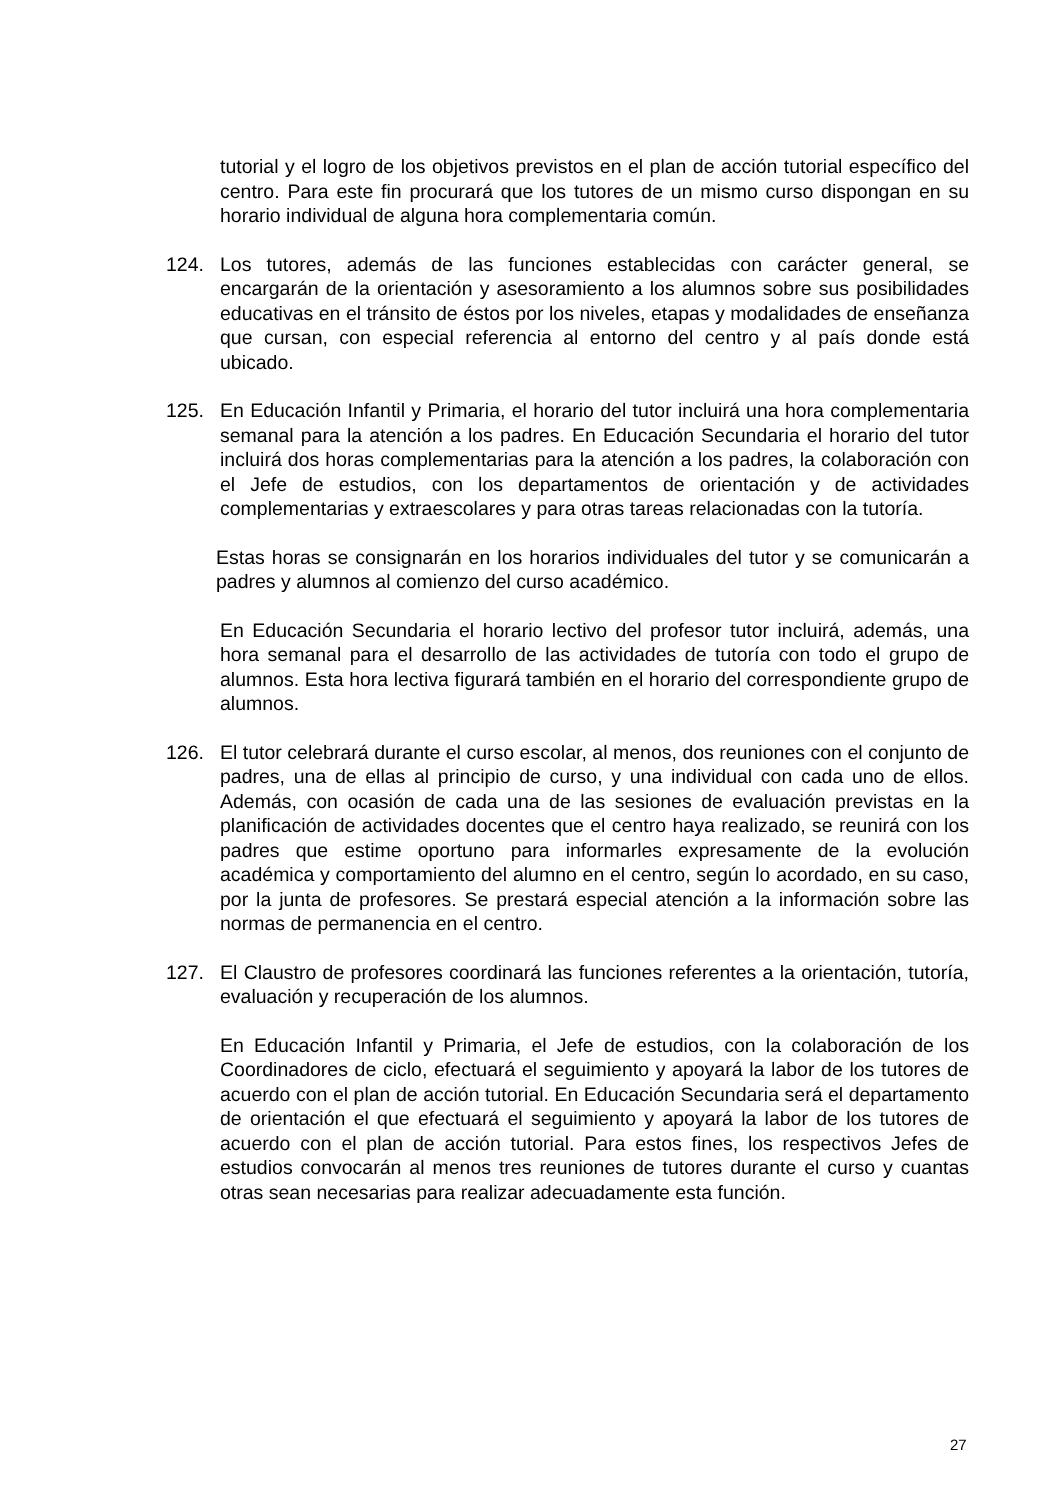tutorial y el logro de los objetivos previstos en el plan de acción tutorial específico del centro. Para este fin procurará que los tutores de un mismo curso dispongan en su horario individual de alguna hora complementaria común.
124. Los tutores, además de las funciones establecidas con carácter general, se encargarán de la orientación y asesoramiento a los alumnos sobre sus posibilidades educativas en el tránsito de éstos por los niveles, etapas y modalidades de enseñanza que cursan, con especial referencia al entorno del centro y al país donde está ubicado.
125. En Educación Infantil y Primaria, el horario del tutor incluirá una hora complementaria semanal para la atención a los padres. En Educación Secundaria el horario del tutor incluirá dos horas complementarias para la atención a los padres, la colaboración con el Jefe de estudios, con los departamentos de orientación y de actividades complementarias y extraescolares y para otras tareas relacionadas con la tutoría.
Estas horas se consignarán en los horarios individuales del tutor y se comunicarán a padres y alumnos al comienzo del curso académico.
En Educación Secundaria el horario lectivo del profesor tutor incluirá, además, una hora semanal para el desarrollo de las actividades de tutoría con todo el grupo de alumnos. Esta hora lectiva figurará también en el horario del correspondiente grupo de alumnos.
126. El tutor celebrará durante el curso escolar, al menos, dos reuniones con el conjunto de padres, una de ellas al principio de curso, y una individual con cada uno de ellos. Además, con ocasión de cada una de las sesiones de evaluación previstas en la planificación de actividades docentes que el centro haya realizado, se reunirá con los padres que estime oportuno para informarles expresamente de la evolución académica y comportamiento del alumno en el centro, según lo acordado, en su caso, por la junta de profesores. Se prestará especial atención a la información sobre las normas de permanencia en el centro.
127. El Claustro de profesores coordinará las funciones referentes a la orientación, tutoría, evaluación y recuperación de los alumnos.
En Educación Infantil y Primaria, el Jefe de estudios, con la colaboración de los Coordinadores de ciclo, efectuará el seguimiento y apoyará la labor de los tutores de acuerdo con el plan de acción tutorial. En Educación Secundaria será el departamento de orientación el que efectuará el seguimiento y apoyará la labor de los tutores de acuerdo con el plan de acción tutorial. Para estos fines, los respectivos Jefes de estudios convocarán al menos tres reuniones de tutores durante el curso y cuantas otras sean necesarias para realizar adecuadamente esta función.
27